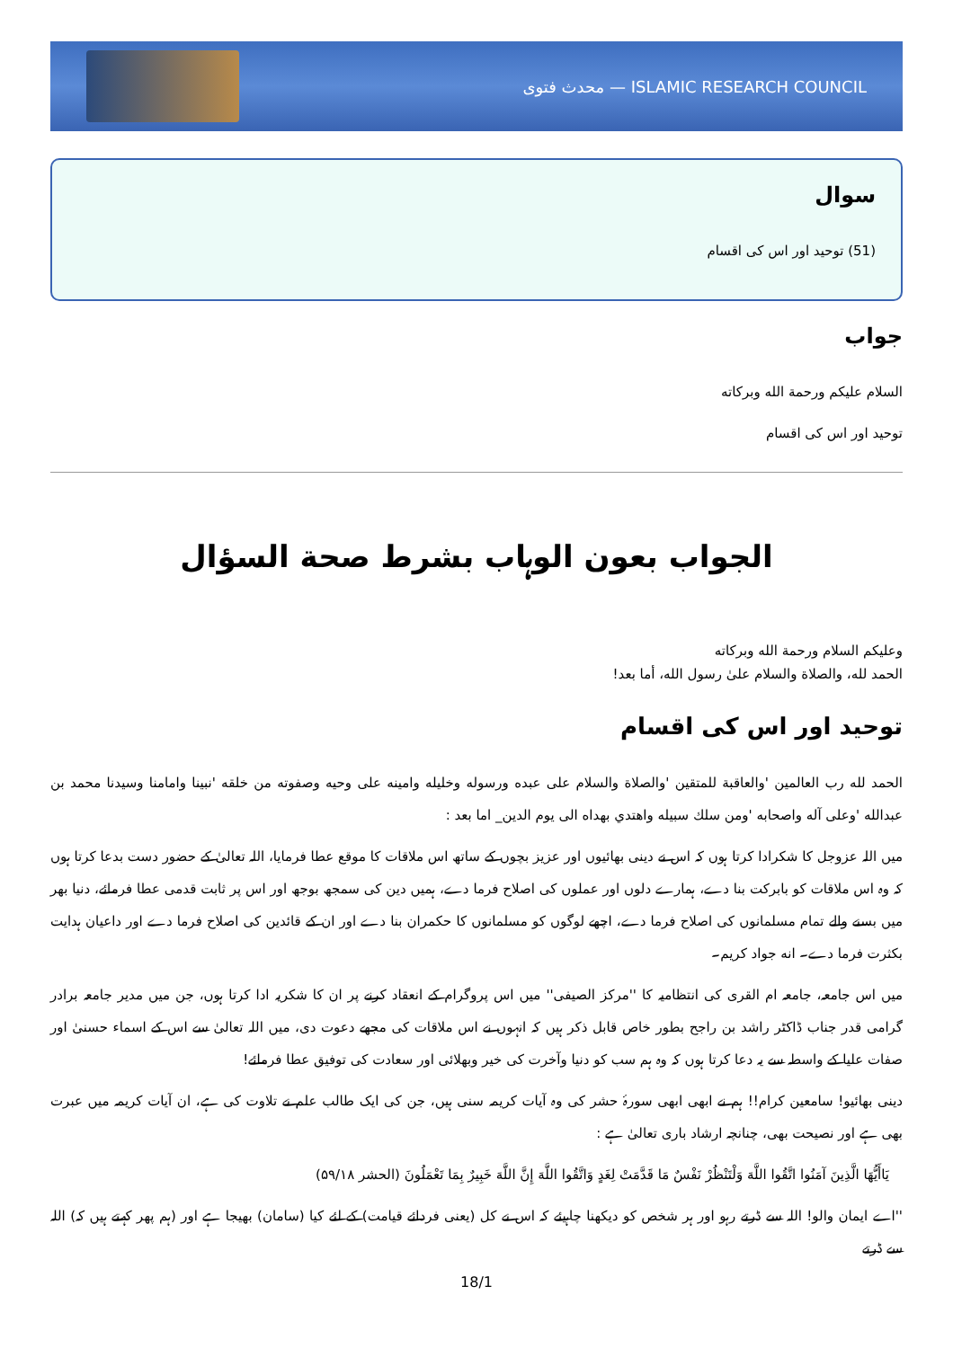محدث فتوى — ISLAMIC RESEARCH COUNCIL
سوال
(51) توحید اور اس کی اقسام
جواب
السلام علیکم ورحمة الله وبرکاته
توحید اور اس کی اقسام
الجواب بعون الوہاب بشرط صحة السؤال
وعلیکم السلام ورحمة الله وبرکاته
الحمد لله، والصلاة والسلام علىٰ رسول الله، أما بعد!
توحید اور اس کی اقسام
الحمد لله رب العالمين 'والعاقبة للمتقين 'والصلاة والسلام على عبده ورسوله وخليله وامينه على وحيه وصفوته من خلقه 'نبينا وامامنا وسيدنا محمد بن عبدالله 'وعلى آله واصحابه 'ومن سلك سبيله واهتدي بهداه الى يوم الدين_ اما بعد :
میں اللہ عزوجل کا شکرادا کرتا ہوں کہ اس نے دینی بھائیوں اور عزیز بچوں کے ساتھ اس ملاقات کا موقع عطا فرمایا، اللہ تعالیٰ کے حضور دست بدعا کرتا ہوں کہ وہ اس ملاقات کو بابرکت بنا دے، ہمارے دلوں اور عملوں کی اصلاح فرما دے، ہمیں دین کی سمجھ بوجھ اور اس پر ثابت قدمی عطا فرمائے، دنیا بھر میں بسنے والے تمام مسلمانوں کی اصلاح فرما دے، اچھے لوگوں کو مسلمانوں کا حکمران بنا دے اور ان کے قائدین کی اصلاح فرما دے اور داعیان ہدایت بکثرت فرما دے۔ انه جواد کریم۔
میں اس جامعہ، جامعہ ام القری کی انتظامیہ کا ''مرکز الصیفی'' میں اس پروگرام کے انعقاد کرنے پر ان کا شکریہ ادا کرتا ہوں، جن میں مدیر جامعہ برادر گرامی قدر جناب ڈاکٹر راشد بن راجح بطور خاص قابل ذکر ہیں کہ انہوں نے اس ملاقات کی مجھے دعوت دی، میں اللہ تعالیٰ سے اس کے اسماء حسنیٰ اور صفات علیا کے واسطہ سے یہ دعا کرتا ہوں کہ وہ ہم سب کو دنیا وآخرت کی خیر وبھلائی اور سعادت کی توفیق عطا فرمائے!
دینی بھائیو! سامعین کرام!! ہم نے ابھی ابھی سورۂ حشر کی وہ آیات کریمہ سنی ہیں، جن کی ایک طالب علم نے تلاوت کی ہے، ان آیات کریمہ میں عبرت بھی ہے اور نصیحت بھی، چنانچہ ارشاد باری تعالیٰ ہے :
يَاأَيُّهَا الَّذِينَ آمَنُوا اتَّقُوا اللَّهَ وَلْتَنْظُرْ نَفْسٌ مَا قَدَّمَتْ لِغَدٍ وَاتَّقُوا اللَّهَ إِنَّ اللَّهَ خَبِيرٌ بِمَا تَعْمَلُونَ (الحشر ۵۹/۱۸)
''اے ایمان والو! اللہ سے ڈرتے رہو اور ہر شخص کو دیکھنا چاہیئے کہ اس نے کل (یعنی فردائے قیامت) کے لئے کیا (سامان) بھیجا ہے اور (ہم پھر کہتے ہیں کہ) اللہ سے ڈرتے
18/1